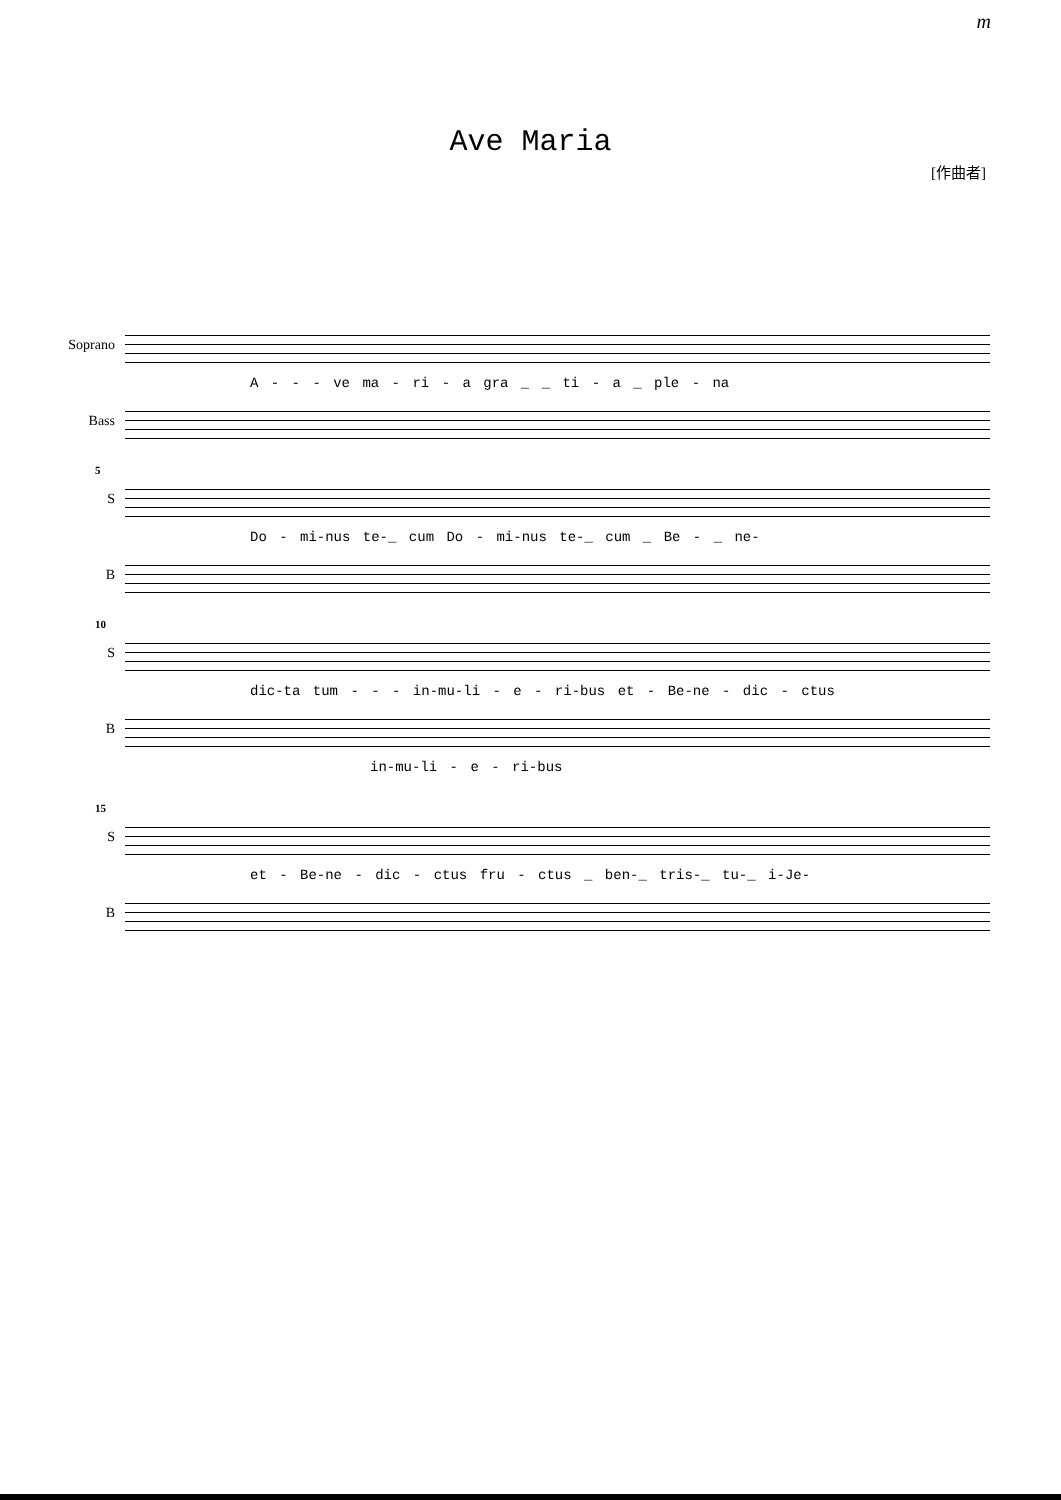m
Ave Maria
[作曲者]
Soprano
A - - - ve ma - ri - a gra _ _ ti - a _ ple - na
Bass
5
S
Do - mi-nus te-_ cum Do - mi-nus te-_ cum _ Be - _ ne-
B
10
S
dic-ta tum - - - in-mu-li - e - ri-bus et - Be-ne - dic - ctus
B
in-mu-li - e - ri-bus
15
S
et - Be-ne - dic - ctus fru - ctus _ ben-_ tris-_ tu-_ i-Je-
B